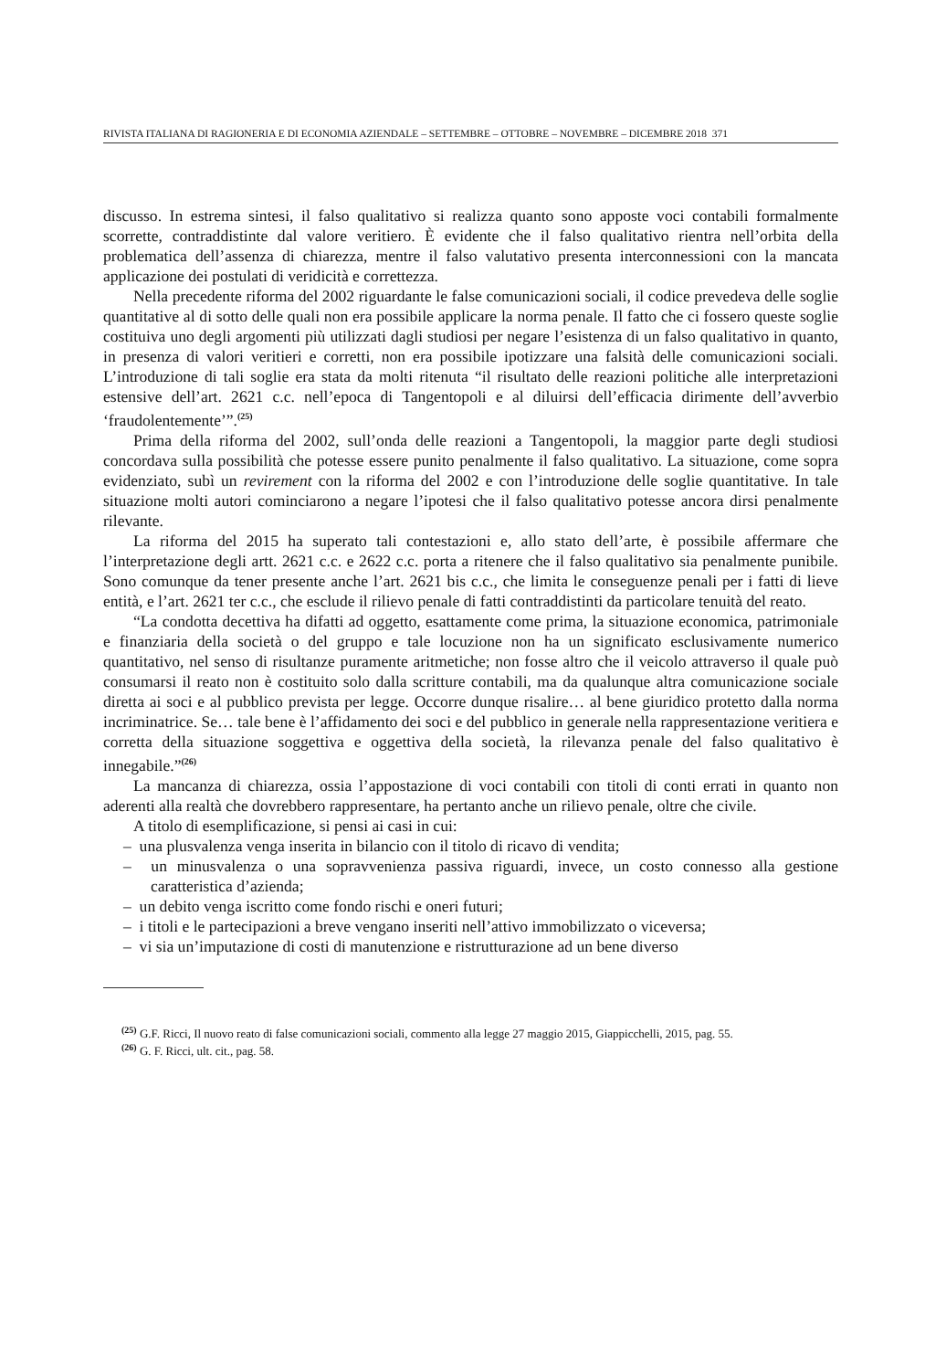RIVISTA ITALIANA DI RAGIONERIA E DI ECONOMIA AZIENDALE – SETTEMBRE – OTTOBRE – NOVEMBRE – DICEMBRE 2018 371
discusso. In estrema sintesi, il falso qualitativo si realizza quanto sono apposte voci contabili formalmente scorrette, contraddistinte dal valore veritiero. È evidente che il falso qualitativo rientra nell’orbita della problematica dell’assenza di chiarezza, mentre il falso valutativo presenta interconnessioni con la mancata applicazione dei postulati di veridicità e correttezza.
Nella precedente riforma del 2002 riguardante le false comunicazioni sociali, il codice prevedeva delle soglie quantitative al di sotto delle quali non era possibile applicare la norma penale. Il fatto che ci fossero queste soglie costituiva uno degli argomenti più utilizzati dagli studiosi per negare l’esistenza di un falso qualitativo in quanto, in presenza di valori veritieri e corretti, non era possibile ipotizzare una falsità delle comunicazioni sociali. L’introduzione di tali soglie era stata da molti ritenuta “il risultato delle reazioni politiche alle interpretazioni estensive dell’art. 2621 c.c. nell’epoca di Tangentopoli e al diluirsi dell’efficacia dirimente dell’avverbio ‘fraudolentemente’”.<sup>(25)</sup>
Prima della riforma del 2002, sull’onda delle reazioni a Tangentopoli, la maggior parte degli studiosi concordava sulla possibilità che potesse essere punito penalmente il falso qualitativo. La situazione, come sopra evidenziato, subì un revirement con la riforma del 2002 e con l’introduzione delle soglie quantitative. In tale situazione molti autori cominciarono a negare l’ipotesi che il falso qualitativo potesse ancora dirsi penalmente rilevante.
La riforma del 2015 ha superato tali contestazioni e, allo stato dell’arte, è possibile affermare che l’interpretazione degli artt. 2621 c.c. e 2622 c.c. porta a ritenere che il falso qualitativo sia penalmente punibile. Sono comunque da tener presente anche l’art. 2621 bis c.c., che limita le conseguenze penali per i fatti di lieve entità, e l’art. 2621 ter c.c., che esclude il rilievo penale di fatti contraddistinti da particolare tenuità del reato.
“La condotta decettiva ha difatti ad oggetto, esattamente come prima, la situazione economica, patrimoniale e finanziaria della società o del gruppo e tale locuzione non ha un significato esclusivamente numerico quantitativo, nel senso di risultanze puramente aritmetiche; non fosse altro che il veicolo attraverso il quale può consumarsi il reato non è costituito solo dalla scritture contabili, ma da qualunque altra comunicazione sociale diretta ai soci e al pubblico prevista per legge. Occorre dunque risalire… al bene giuridico protetto dalla norma incriminatrice. Se… tale bene è l’affidamento dei soci e del pubblico in generale nella rappresentazione veritiera e corretta della situazione soggettiva e oggettiva della società, la rilevanza penale del falso qualitativo è innegabile.”<sup>(26)</sup>
La mancanza di chiarezza, ossia l’appostazione di voci contabili con titoli di conti errati in quanto non aderenti alla realtà che dovrebbero rappresentare, ha pertanto anche un rilievo penale, oltre che civile.
A titolo di esemplificazione, si pensi ai casi in cui:
– una plusvalenza venga inserita in bilancio con il titolo di ricavo di vendita;
– un minusvalenza o una sopravvenienza passiva riguardi, invece, un costo connesso alla gestione caratteristica d’azienda;
– un debito venga iscritto come fondo rischi e oneri futuri;
– i titoli e le partecipazioni a breve vengano inseriti nell’attivo immobilizzato o viceversa;
– vi sia un’imputazione di costi di manutenzione e ristrutturazione ad un bene diverso
<sup>(25)</sup> G.F. Ricci, Il nuovo reato di false comunicazioni sociali, commento alla legge 27 maggio 2015, Giappicchelli, 2015, pag. 55.
<sup>(26)</sup> G. F. Ricci, ult. cit., pag. 58.